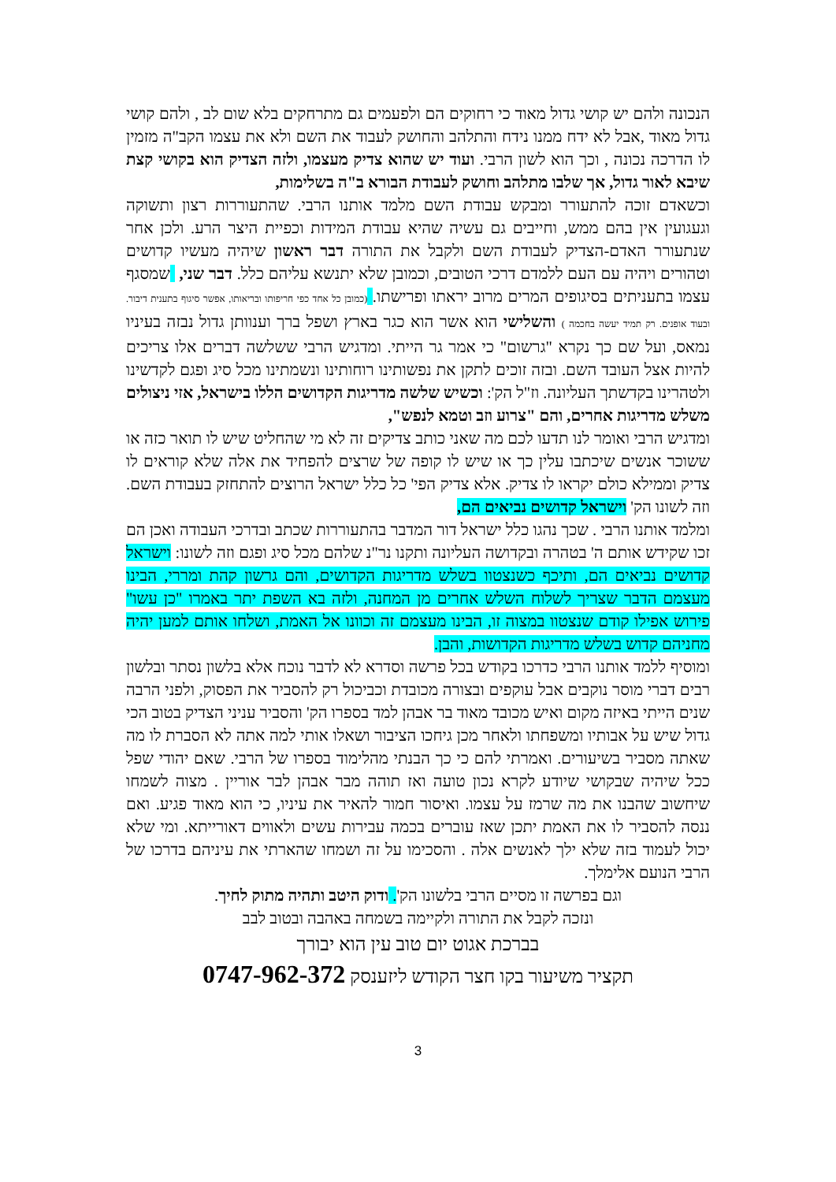הנכונה ולהם יש קושי גדול מאוד כי רחוקים הם ולפעמים גם מתרחקים בלא שום לב , ולהם קושי גדול מאוד ,אבל לא ידח ממנו נידח והתלהב והחושק לעבוד את השם ולא את עצמו הקב"ה מזמין לו הדרכה נכונה , וכך הוא לשון הרבי. ועוד יש שהוא צדיק מעצמו, ולזה הצדיק הוא בקושי קצת שיבא לאור גדול, אך שלבו מתלהב וחושק לעבודת הבורא ב"ה בשלימות,
וכשאדם זוכה להתעורר ומבקש עבודת השם מלמד אותנו הרבי. שהתעוררות רצון ותשוקה וגעגועין אין בהם ממש, וחייבים גם עשיה שהיא עבודת המידות וכפיית היצר הרע. ולכן אחר שנתעורר האדם-הצדיק לעבודת השם ולקבל את התורה דבר ראשון שיהיה מעשיו קדושים וטהורים ויהיה עם העם ללמדם דרכי הטובים, וכמובן שלא יתנשא עליהם כלל. דבר שני, שמסגף עצמו בתעניתים בסיגופים המרים מרוב יראתו ופרישתו. (כמובן כל אחד כפי חריפותו ובריאותו, אפשר סיגוף בתענית דיבור. ובעוד אופנים. רק תמיד יעשה בחכמה ) והשלישי הוא אשר הוא כגר בארץ ושפל ברך וענוותן גדול נבזה בעיניו נמאס, ועל שם כך נקרא "גרשום" כי אמר גר הייתי. ומדגיש הרבי ששלשה דברים אלו צריכים להיות אצל העובד השם. ובזה זוכים לתקן את נפשותינו רוחותינו ונשמתינו מכל סיג ופגם לקדשינו ולטהרינו בקדשתך העליונה. וז"ל הק': וכשיש שלשה מדריגות הקדושים הללו בישראל, אזי ניצולים משלש מדריגות אחרים, והם "צרוע וזב וטמא לנפש",
ומדגיש הרבי ואומר לנו תדעו לכם מה שאני כותב צדיקים זה לא מי שהחליט שיש לו תואר כזה או ששוכר אנשים שיכתבו עלין כך או שיש לו קופה של שרצים להפחיד את אלה שלא קוראים לו צדיק וממילא כולם יקראו לו צדיק. אלא צדיק הפי' כל כלל ישראל הרוצים להתחזק בעבודת השם. וזה לשונו הק' וישראל קדושים נביאים הם,
ומלמד אותנו הרבי . שכך נהגו כלל ישראל דור המדבר בהתעוררות שכתב ובדרכי העבודה ואכן הם זכו שקידש אותם ה' בטהרה ובקדושה העליונה ותקנו נר"נ שלהם מכל סיג ופגם וזה לשונו: וישראל קדושים נביאים הם, ותיכף כשנצטוו בשלש מדריגות הקדושים, והם גרשון קהת ומררי, הבינו מעצמם הדבר שצריך לשלוח השלש אחרים מן המחנה, ולזה בא השפת יתר באמרו "כן עשו" פירוש אפילו קודם שנצטוו במצוה זו, הבינו מעצמם זה וכוונו אל האמת, ושלחו אותם למען יהיה מחניהם קדוש בשלש מדריגות הקדושות, והבן.
ומוסיף ללמד אותנו הרבי כדרכו בקודש בכל פרשה וסדרא לא לדבר נוכח אלא בלשון נסתר ובלשון רבים דברי מוסר נוקבים אבל עוקפים ובצורה מכובדת וכביכול רק להסביר את הפסוק, ולפני הרבה שנים הייתי באיזה מקום ואיש מכובד מאוד בר אבהן למד בספרו הק' והסביר עניני הצדיק בטוב הכי גדול שיש על אבותיו ומשפחתו ולאחר מכן גיחכו הציבור ושאלו אותי למה אתה לא הסברת לו מה שאתה מסביר בשיעורים. ואמרתי להם כי כך הבנתי מהלימוד בספרו של הרבי. שאם יהודי שפל ככל שיהיה שבקושי שיודע לקרא נכון טועה ואז תוהה מבר אבהן לבר אוריין . מצוה לשמחו שיחשוב שהבנו את מה שרמז על עצמו. ואיסור חמור להאיר את עיניו, כי הוא מאוד פגיע. ואם ננסה להסביר לו את האמת יתכן שאז עוברים בכמה עבירות עשים ולאווים דאורייתא. ומי שלא יכול לעמוד בזה שלא ילך לאנשים אלה . והסכימו על זה ושמחו שהארתי את עיניהם בדרכו של הרבי הנועם אלימלך.
וגם בפרשה זו מסיים הרבי בלשונו הק'. ודוק היטב ותהיה מתוק לחיך.
ונזכה לקבל את התורה ולקיימה בשמחה באהבה ובטוב לבב
בברכת אגוט יום טוב עין הוא יבורך
תקציר משיעור בקו חצר הקודש ליזענסק 0747-962-372
3